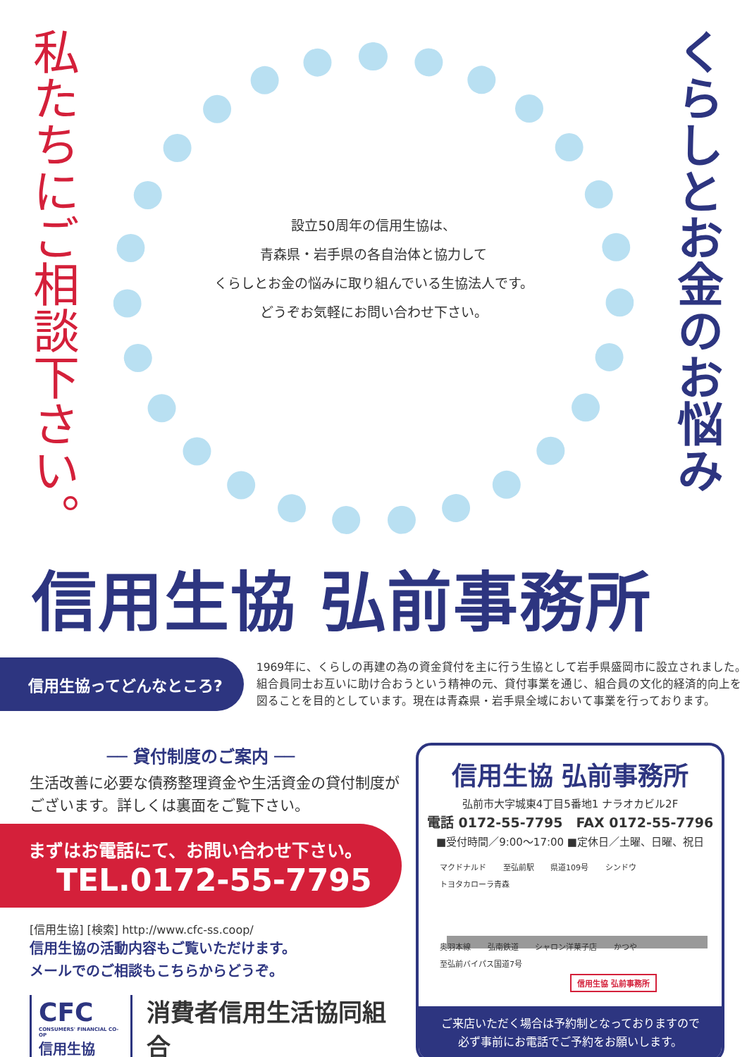私たちにご相談下さい。
設立50周年の信用生協は、
青森県・岩手県の各自治体と協力して
くらしとお金の悩みに取り組んでいる生協法人です。
どうぞお気軽にお問い合わせ下さい。
くらしとお金のお悩み
信用生協 弘前事務所
信用生協ってどんなところ?
1969年に、くらしの再建の為の資金貸付を主に行う生協として岩手県盛岡市に設立されました。組合員同士お互いに助け合おうという精神の元、貸付事業を通じ、組合員の文化的経済的向上を図ることを目的としています。現在は青森県・岩手県全域において事業を行っております。
── 貸付制度のご案内 ──
生活改善に必要な債務整理資金や生活資金の貸付制度がございます。詳しくは裏面をご覧下さい。
まずはお電話にて、お問い合わせ下さい。
TEL.0172-55-7795
[信用生協] [検索] http://www.cfc-ss.coop/
信用生協の活動内容もご覧いただけます。
メールでのご相談もこちらからどうぞ。
CFC
CONSUMERS' FINANCIAL CO-OP
信用生協
消費者信用生活協同組合
信用生協 弘前事務所
弘前市大字城東4丁目5番地1 ナラオカビル2F
電話 0172-55-7795　FAX 0172-55-7796
■受付時間／9:00～17:00 ■定休日／土曜、日曜、祝日
マクドナルド 至弘前駅 県道109号 シンドウ トヨタカローラ青森
奥羽本線 弘南鉄道 シャロン洋菓子店 かつや 至弘前バイパス国道7号
信用生協 弘前事務所
ご来店いただく場合は予約制となっておりますので
必ず事前にお電話でご予約をお願いします。